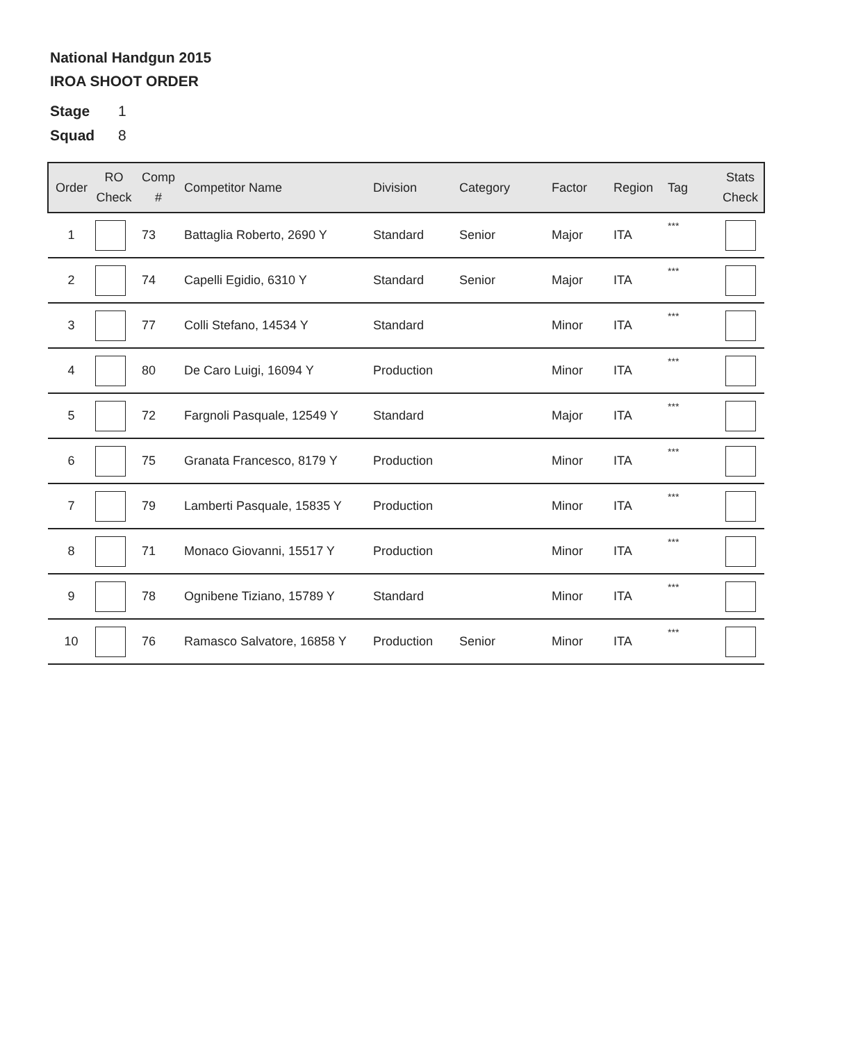National Handgun 2015
IROA SHOOT ORDER
Stage 1
Squad 8
| Order | RO Check | Comp # | Competitor Name | Division | Category | Factor | Region | Tag | Stats Check |
| --- | --- | --- | --- | --- | --- | --- | --- | --- | --- |
| 1 | | 73 | Battaglia Roberto, 2690 Y | Standard | Senior | Major | ITA | *** | |
| 2 | | 74 | Capelli Egidio, 6310 Y | Standard | Senior | Major | ITA | *** | |
| 3 | | 77 | Colli Stefano, 14534 Y | Standard | | Minor | ITA | *** | |
| 4 | | 80 | De Caro Luigi, 16094 Y | Production | | Minor | ITA | *** | |
| 5 | | 72 | Fargnoli Pasquale, 12549 Y | Standard | | Major | ITA | *** | |
| 6 | | 75 | Granata Francesco, 8179 Y | Production | | Minor | ITA | *** | |
| 7 | | 79 | Lamberti Pasquale, 15835 Y | Production | | Minor | ITA | *** | |
| 8 | | 71 | Monaco Giovanni, 15517 Y | Production | | Minor | ITA | *** | |
| 9 | | 78 | Ognibene Tiziano, 15789 Y | Standard | | Minor | ITA | *** | |
| 10 | | 76 | Ramasco Salvatore, 16858 Y | Production | Senior | Minor | ITA | *** | |